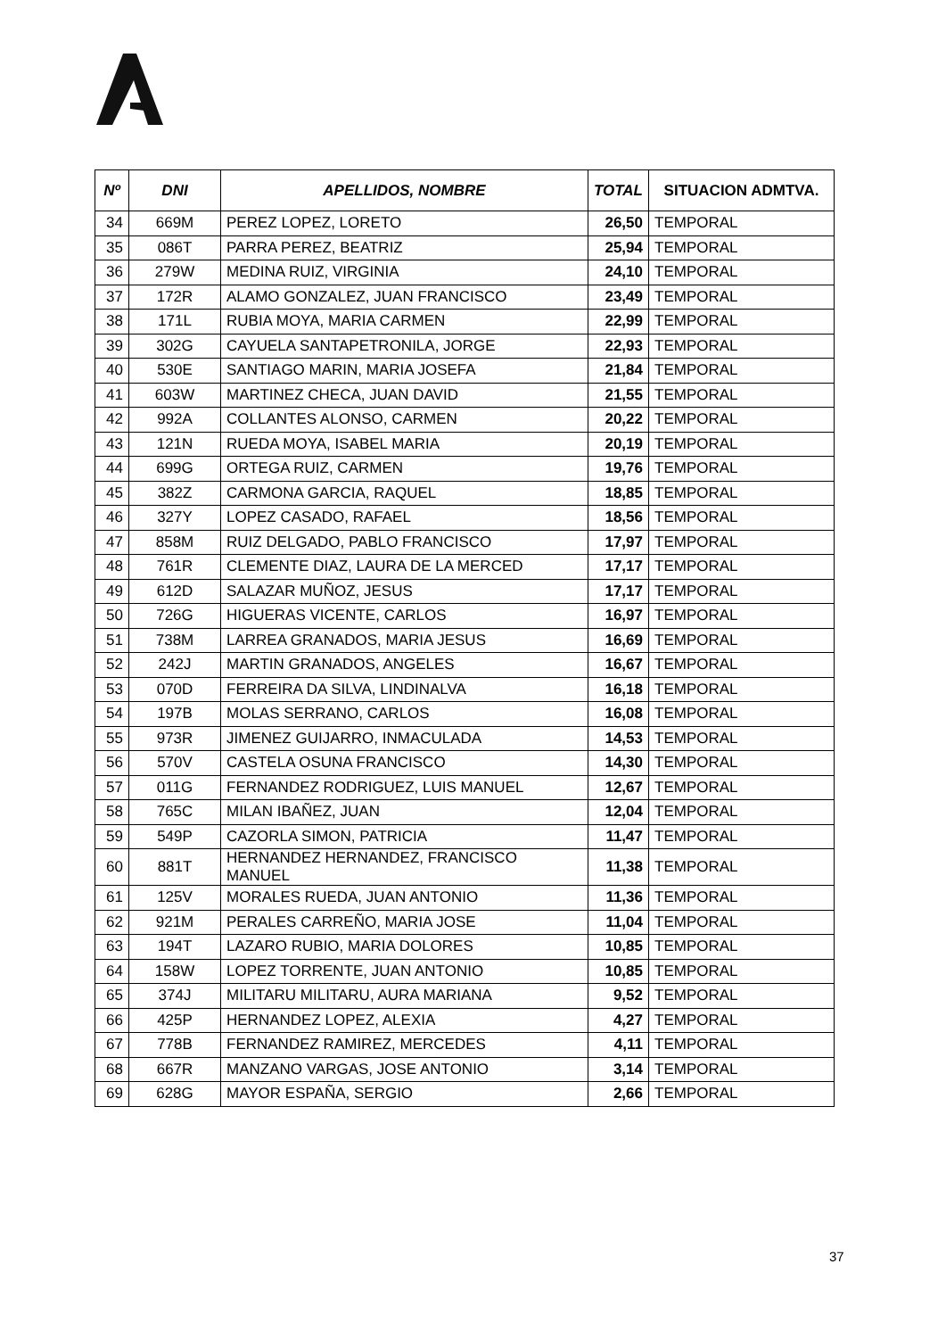| Nº | DNI | APELLIDOS, NOMBRE | TOTAL | SITUACION ADMTVA. |
| --- | --- | --- | --- | --- |
| 34 | 669M | PEREZ LOPEZ, LORETO | 26,50 | TEMPORAL |
| 35 | 086T | PARRA PEREZ, BEATRIZ | 25,94 | TEMPORAL |
| 36 | 279W | MEDINA RUIZ, VIRGINIA | 24,10 | TEMPORAL |
| 37 | 172R | ALAMO GONZALEZ, JUAN FRANCISCO | 23,49 | TEMPORAL |
| 38 | 171L | RUBIA MOYA, MARIA CARMEN | 22,99 | TEMPORAL |
| 39 | 302G | CAYUELA SANTAPETRONILA, JORGE | 22,93 | TEMPORAL |
| 40 | 530E | SANTIAGO MARIN, MARIA JOSEFA | 21,84 | TEMPORAL |
| 41 | 603W | MARTINEZ CHECA, JUAN DAVID | 21,55 | TEMPORAL |
| 42 | 992A | COLLANTES ALONSO, CARMEN | 20,22 | TEMPORAL |
| 43 | 121N | RUEDA MOYA, ISABEL MARIA | 20,19 | TEMPORAL |
| 44 | 699G | ORTEGA RUIZ, CARMEN | 19,76 | TEMPORAL |
| 45 | 382Z | CARMONA GARCIA, RAQUEL | 18,85 | TEMPORAL |
| 46 | 327Y | LOPEZ CASADO, RAFAEL | 18,56 | TEMPORAL |
| 47 | 858M | RUIZ DELGADO, PABLO FRANCISCO | 17,97 | TEMPORAL |
| 48 | 761R | CLEMENTE DIAZ, LAURA DE LA MERCED | 17,17 | TEMPORAL |
| 49 | 612D | SALAZAR MUÑOZ, JESUS | 17,17 | TEMPORAL |
| 50 | 726G | HIGUERAS VICENTE, CARLOS | 16,97 | TEMPORAL |
| 51 | 738M | LARREA GRANADOS, MARIA JESUS | 16,69 | TEMPORAL |
| 52 | 242J | MARTIN GRANADOS, ANGELES | 16,67 | TEMPORAL |
| 53 | 070D | FERREIRA DA SILVA, LINDINALVA | 16,18 | TEMPORAL |
| 54 | 197B | MOLAS SERRANO, CARLOS | 16,08 | TEMPORAL |
| 55 | 973R | JIMENEZ GUIJARRO, INMACULADA | 14,53 | TEMPORAL |
| 56 | 570V | CASTELA OSUNA FRANCISCO | 14,30 | TEMPORAL |
| 57 | 011G | FERNANDEZ RODRIGUEZ, LUIS MANUEL | 12,67 | TEMPORAL |
| 58 | 765C | MILAN IBAÑEZ, JUAN | 12,04 | TEMPORAL |
| 59 | 549P | CAZORLA SIMON, PATRICIA | 11,47 | TEMPORAL |
| 60 | 881T | HERNANDEZ HERNANDEZ, FRANCISCO MANUEL | 11,38 | TEMPORAL |
| 61 | 125V | MORALES RUEDA, JUAN ANTONIO | 11,36 | TEMPORAL |
| 62 | 921M | PERALES CARREÑO, MARIA JOSE | 11,04 | TEMPORAL |
| 63 | 194T | LAZARO RUBIO, MARIA DOLORES | 10,85 | TEMPORAL |
| 64 | 158W | LOPEZ TORRENTE, JUAN ANTONIO | 10,85 | TEMPORAL |
| 65 | 374J | MILITARU MILITARU, AURA MARIANA | 9,52 | TEMPORAL |
| 66 | 425P | HERNANDEZ LOPEZ, ALEXIA | 4,27 | TEMPORAL |
| 67 | 778B | FERNANDEZ RAMIREZ, MERCEDES | 4,11 | TEMPORAL |
| 68 | 667R | MANZANO VARGAS, JOSE ANTONIO | 3,14 | TEMPORAL |
| 69 | 628G | MAYOR ESPAÑA, SERGIO | 2,66 | TEMPORAL |
37